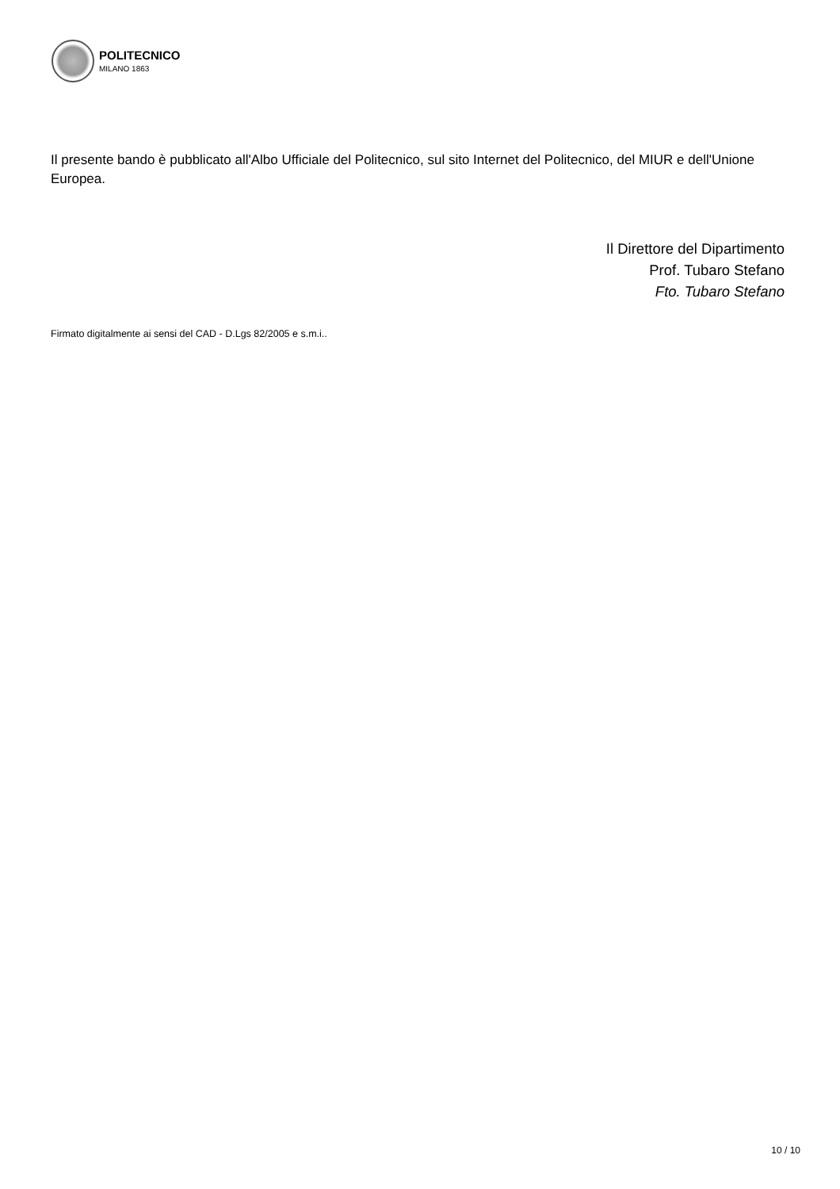POLITECNICO
MILANO 1863
Il presente bando è pubblicato all'Albo Ufficiale del Politecnico, sul sito Internet del Politecnico, del MIUR e dell'Unione Europea.
Il Direttore del Dipartimento
Prof. Tubaro Stefano
Fto. Tubaro Stefano
Firmato digitalmente ai sensi del CAD - D.Lgs 82/2005 e s.m.i..
10 / 10